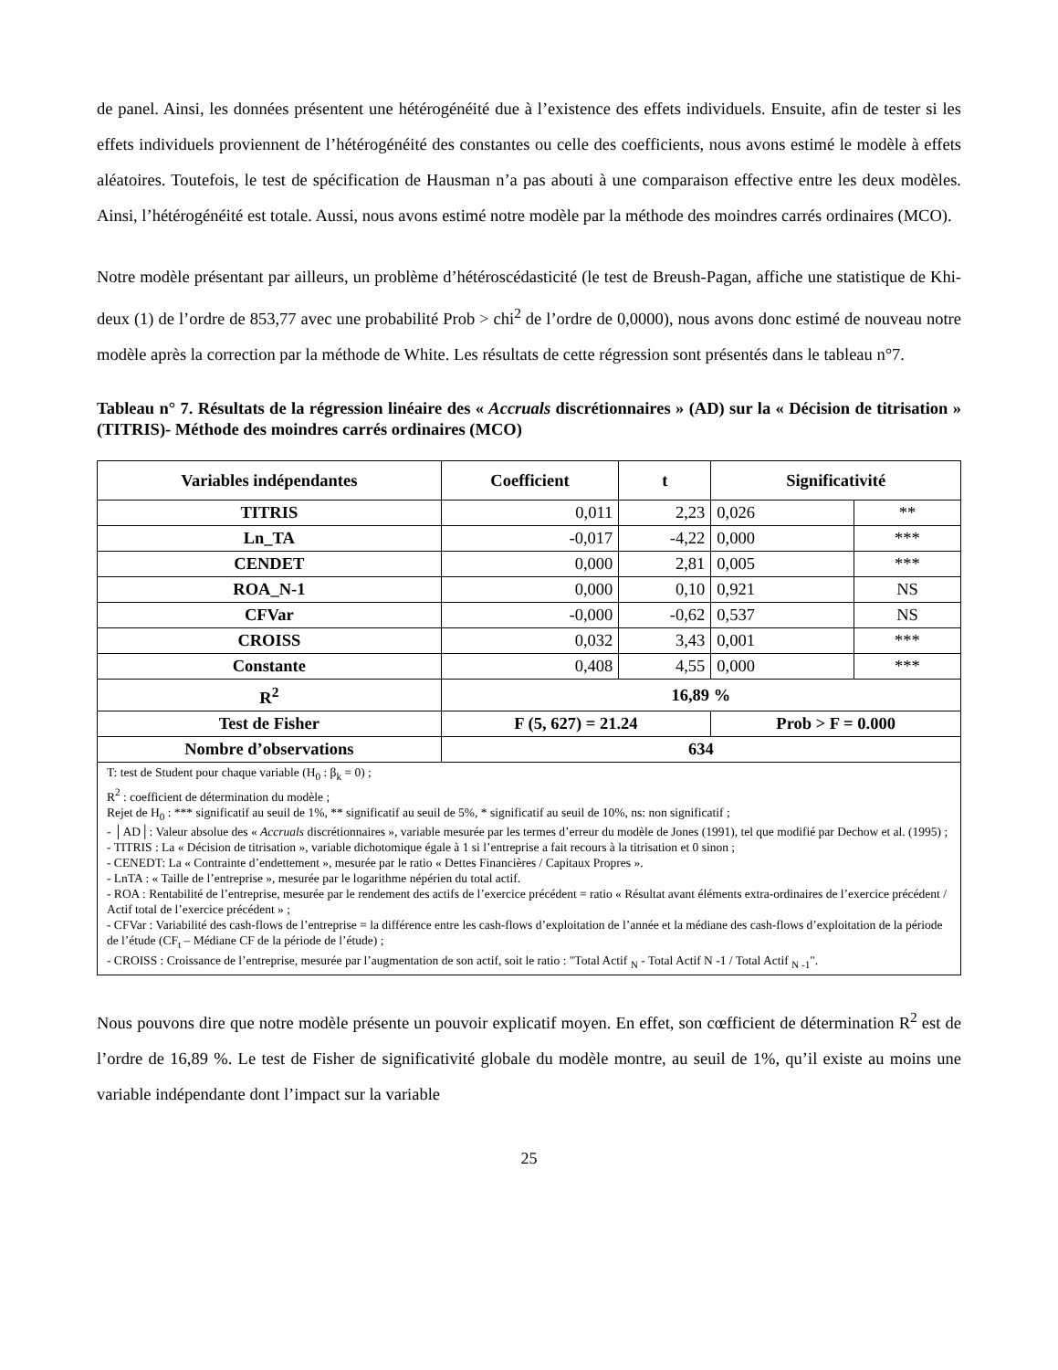de panel. Ainsi, les données présentent une hétérogénéité due à l’existence des effets individuels. Ensuite, afin de tester si les effets individuels proviennent de l’hétérogénéité des constantes ou celle des coefficients, nous avons estimé le modèle à effets aléatoires. Toutefois, le test de spécification de Hausman n’a pas abouti à une comparaison effective entre les deux modèles. Ainsi, l’hétérogénéité est totale. Aussi, nous avons estimé notre modèle par la méthode des moindres carrés ordinaires (MCO).
Notre modèle présentant par ailleurs, un problème d’hétéroscédasticité (le test de Breush-Pagan, affiche une statistique de Khi-deux (1) de l’ordre de 853,77 avec une probabilité Prob > chi<sup>2</sup> de l’ordre de 0,0000), nous avons donc estimé de nouveau notre modèle après la correction par la méthode de White. Les résultats de cette régression sont présentés dans le tableau n°7.
Tableau n° 7. Résultats de la régression linéaire des « Accruals discrétionnaires » (AD) sur la « Décision de titrisation » (TITRIS)- Méthode des moindres carrés ordinaires (MCO)
| Variables indépendantes | Coefficient | t | Significativité | |
| --- | --- | --- | --- | --- |
| TITRIS | 0,011 | 2,23 | 0,026 | ** |
| Ln_TA | -0,017 | -4,22 | 0,000 | *** |
| CENDET | 0,000 | 2,81 | 0,005 | *** |
| ROA_N-1 | 0,000 | 0,10 | 0,921 | NS |
| CFVar | -0,000 | -0,62 | 0,537 | NS |
| CROISS | 0,032 | 3,43 | 0,001 | *** |
| Constante | 0,408 | 4,55 | 0,000 | *** |
| R<sup>2</sup> | 16,89 % | | | |
| Test de Fisher | F (5, 627) = 21.24 | | Prob > F = 0.000 | |
| Nombre d’observations | 634 | | | |
| T: test de Student pour chaque variable (H<sub>0</sub> : β<sub>k</sub> = 0) ; R<sup>2</sup> : coefficient de détermination du modèle ; Rejet de H<sub>0</sub> : *** significatif au seuil de 1%, ** significatif au seuil de 5%, * significatif au seuil de 10%, ns: non significatif ; - │AD│: Valeur absolue des « Accruals discrétionnaires », variable mesurée par les termes d’erreur du modèle de Jones (1991), tel que modifié par Dechow et al. (1995) ; - TITRIS : La « Décision de titrisation », variable dichotomique égale à 1 si l’entreprise a fait recours à la titrisation et 0 sinon ; - CENEDT: La « Contrainte d’endettement », mesurée par le ratio « Dettes Financières / Capitaux Propres ». - LnTA : « Taille de l’entreprise », mesurée par le logarithme népérien du total actif. - ROA : Rentabilité de l’entreprise, mesurée par le rendement des actifs de l’exercice précédent = ratio « Résultat avant éléments extra-ordinaires de l’exercice précédent / Actif total de l’exercice précédent » ; - CFVar : Variabilité des cash-flows de l’entreprise = la différence entre les cash-flows d’exploitation de l’année et la médiane des cash-flows d’exploitation de la période de l’étude (CF<sub>t</sub> – Médiane CF de la période de l’étude) ; - CROISS : Croissance de l’entreprise, mesurée par l’augmentation de son actif, soit le ratio : "Total Actif <sub>N</sub> - Total Actif N -1 / Total Actif <sub>N -1</sub>". | | | | |
Nous pouvons dire que notre modèle présente un pouvoir explicatif moyen. En effet, son cœfficient de détermination R<sup>2</sup> est de l’ordre de 16,89 %. Le test de Fisher de significativité globale du modèle montre, au seuil de 1%, qu’il existe au moins une variable indépendante dont l’impact sur la variable
25